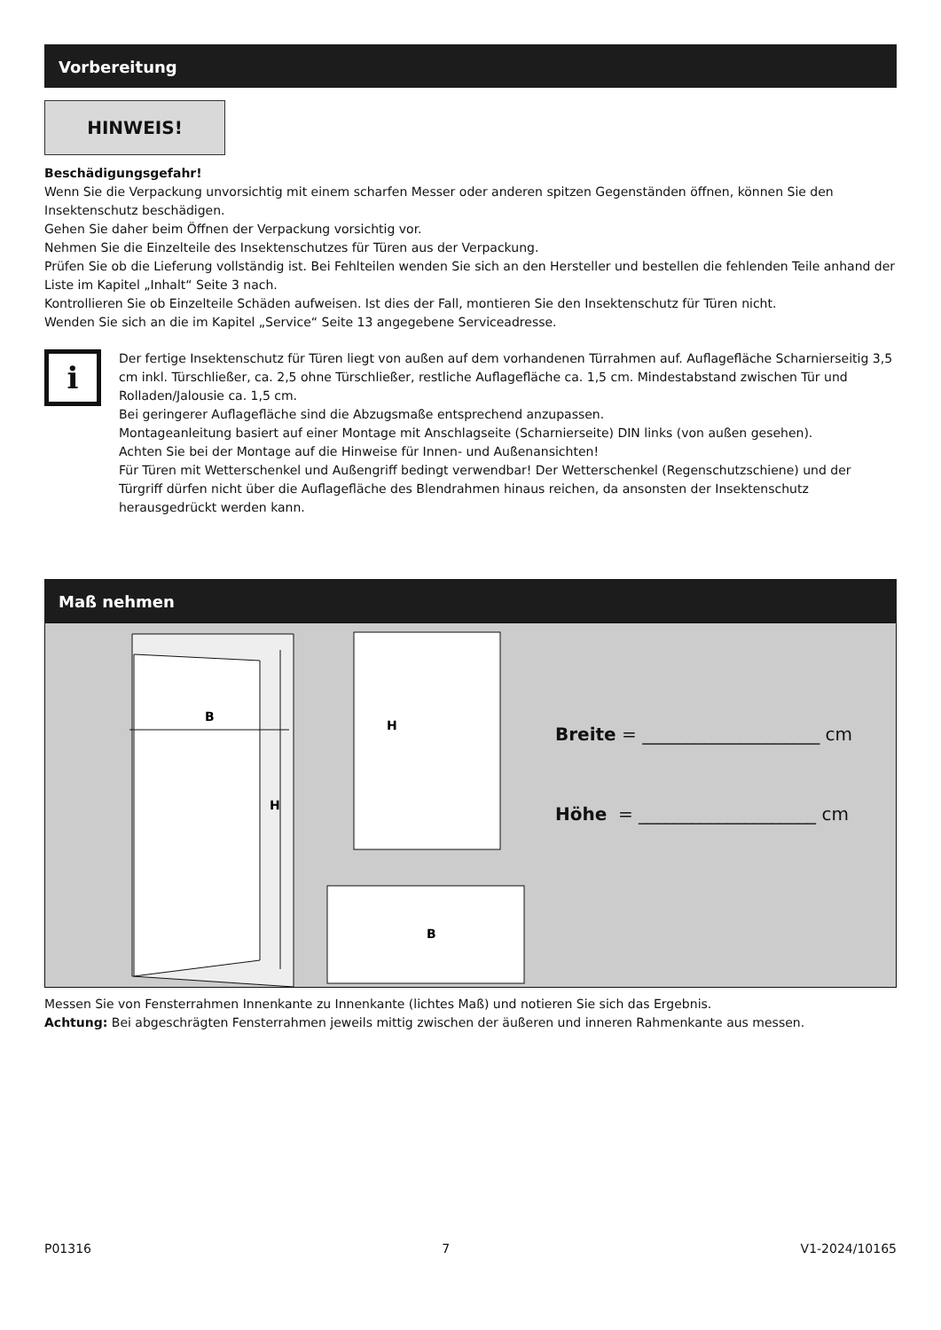Vorbereitung
HINWEIS!
Beschädigungsgefahr!
Wenn Sie die Verpackung unvorsichtig mit einem scharfen Messer oder anderen spitzen Gegenständen öffnen, können Sie den Insektenschutz beschädigen.
Gehen Sie daher beim Öffnen der Verpackung vorsichtig vor.
Nehmen Sie die Einzelteile des Insektenschutzes für Türen aus der Verpackung.
Prüfen Sie ob die Lieferung vollständig ist. Bei Fehlteilen wenden Sie sich an den Hersteller und bestellen die fehlenden Teile anhand der Liste im Kapitel „Inhalt“ Seite 3 nach.
Kontrollieren Sie ob Einzelteile Schäden aufweisen. Ist dies der Fall, montieren Sie den Insektenschutz für Türen nicht.
Wenden Sie sich an die im Kapitel „Service“ Seite 13 angegebene Serviceadresse.
i
Der fertige Insektenschutz für Türen liegt von außen auf dem vorhandenen Türrahmen auf. Auflagefläche Scharnierseitig 3,5 cm inkl. Türschließer, ca. 2,5 ohne Türschließer, restliche Auflagefläche ca. 1,5 cm. Mindestabstand zwischen Tür und Rolladen/Jalousie ca. 1,5 cm.
Bei geringerer Auflagefläche sind die Abzugsmaße entsprechend anzupassen.
Montageanleitung basiert auf einer Montage mit Anschlagseite (Scharnierseite) DIN links (von außen gesehen).
Achten Sie bei der Montage auf die Hinweise für Innen- und Außenansichten!
Für Türen mit Wetterschenkel und Außengriff bedingt verwendbar! Der Wetterschenkel (Regenschutzschiene) und der Türgriff dürfen nicht über die Auflagefläche des Blendrahmen hinaus reichen, da ansonsten der Insektenschutz herausgedrückt werden kann.
Maß nehmen
B
H
H
B
Breite = ____________________ cm
Höhe = ____________________ cm
Messen Sie von Fensterrahmen Innenkante zu Innenkante (lichtes Maß) und notieren Sie sich das Ergebnis.
Achtung: Bei abgeschrägten Fensterrahmen jeweils mittig zwischen der äußeren und inneren Rahmenkante aus messen.
P01316 7 V1-2024/10165